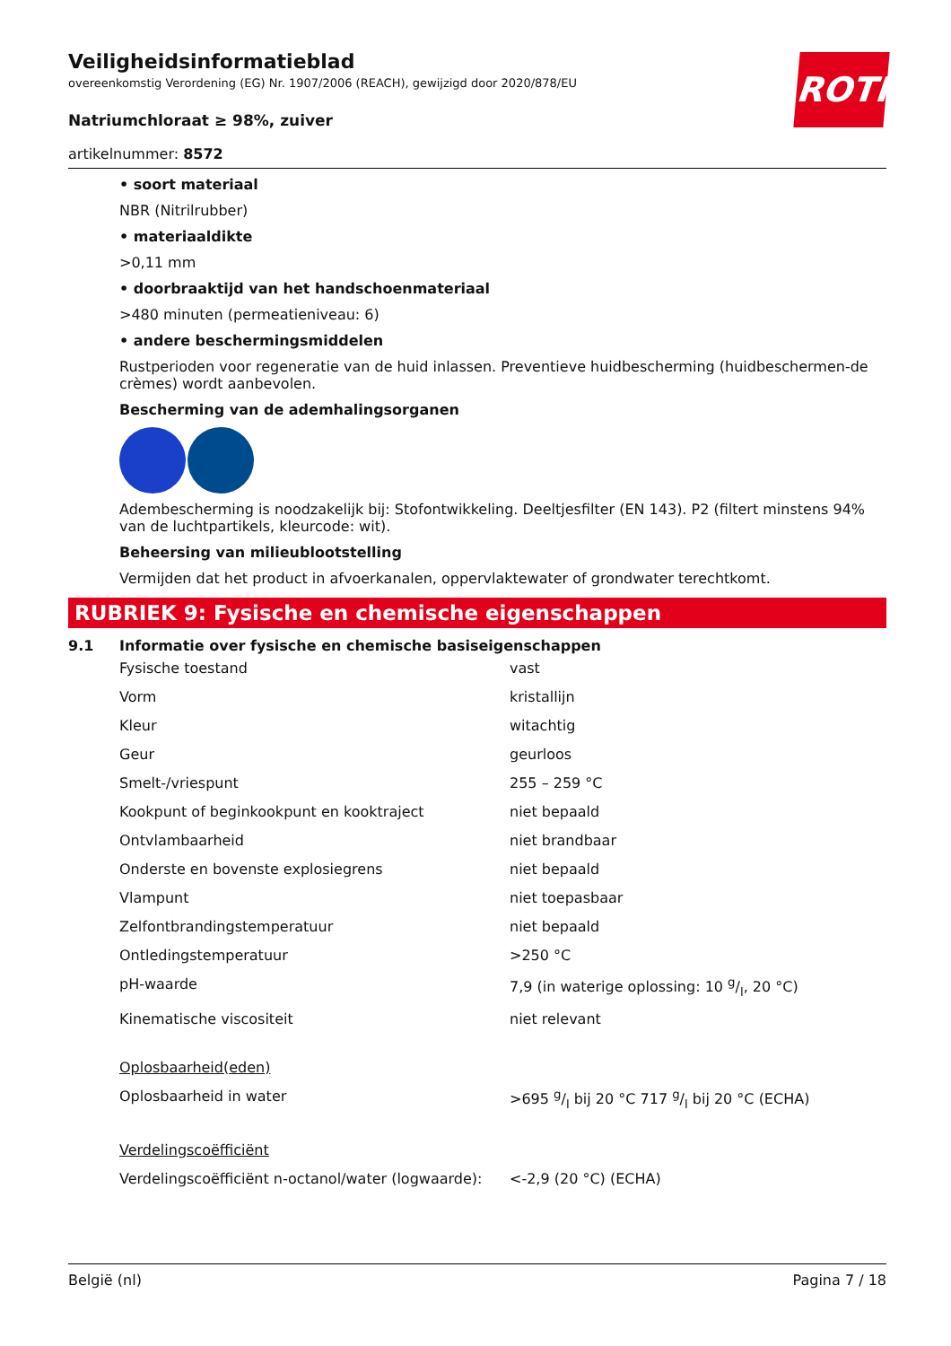ROTH
Veiligheidsinformatieblad
overeenkomstig Verordening (EG) Nr. 1907/2006 (REACH), gewijzigd door 2020/878/EU
Natriumchloraat ≥ 98%, zuiver
artikelnummer: 8572
• soort materiaal
NBR (Nitrilrubber)
• materiaaldikte
>0,11 mm
• doorbraaktijd van het handschoenmateriaal
>480 minuten (permeatieniveau: 6)
• andere beschermingsmiddelen
Rustperioden voor regeneratie van de huid inlassen. Preventieve huidbescherming (huidbeschermen-de crèmes) wordt aanbevolen.
Bescherming van de ademhalingsorganen
Adembescherming is noodzakelijk bij: Stofontwikkeling. Deeltjesfilter (EN 143). P2 (filtert minstens 94% van de luchtpartikels, kleurcode: wit).
Beheersing van milieublootstelling
Vermijden dat het product in afvoerkanalen, oppervlaktewater of grondwater terechtkomt.
RUBRIEK 9: Fysische en chemische eigenschappen
9.1 Informatie over fysische en chemische basiseigenschappen
| Fysische toestand | vast |
| Vorm | kristallijn |
| Kleur | witachtig |
| Geur | geurloos |
| Smelt-/vriespunt | 255 – 259 °C |
| Kookpunt of beginkookpunt en kooktraject | niet bepaald |
| Ontvlambaarheid | niet brandbaar |
| Onderste en bovenste explosiegrens | niet bepaald |
| Vlampunt | niet toepasbaar |
| Zelfontbrandingstemperatuur | niet bepaald |
| Ontledingstemperatuur | >250 °C |
| pH-waarde | 7,9 (in waterige oplossing: 10 g/l, 20 °C) |
| Kinematische viscositeit | niet relevant |
| Oplosbaarheid(eden) | |
| Oplosbaarheid in water | >695 g/l bij 20 °C 717 g/l bij 20 °C (ECHA) |
| Verdelingscoëfficiënt | |
| Verdelingscoëfficiënt n-octanol/water (logwaarde): | <-2,9 (20 °C) (ECHA) |
België (nl) Pagina 7 / 18